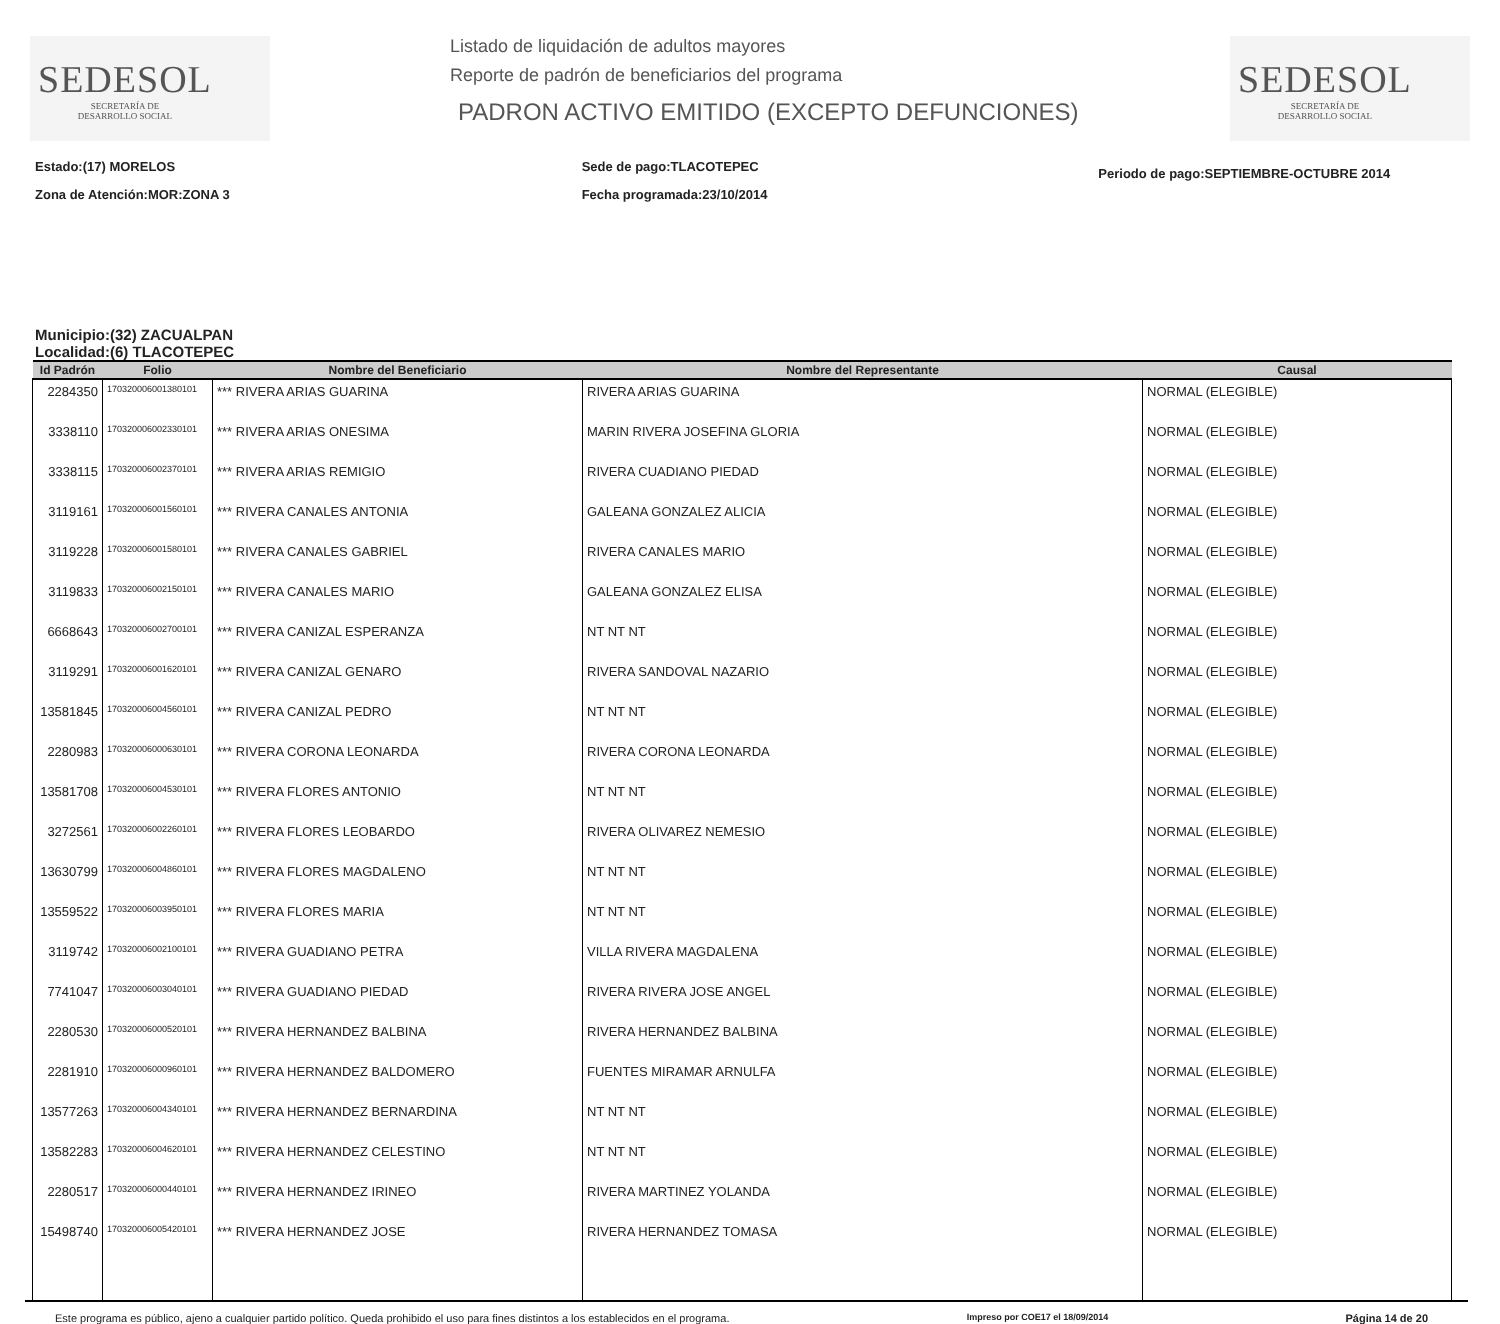SEDESOL
SECRETARÍA DE
DESARROLLO SOCIAL
Listado de liquidación de adultos mayores
Reporte de padrón de beneficiarios del programa
PADRON ACTIVO EMITIDO (EXCEPTO DEFUNCIONES)
SEDESOL
SECRETARÍA DE
DESARROLLO SOCIAL
Estado:(17) MORELOS
Zona de Atención:MOR:ZONA 3
Sede de pago:TLACOTEPEC
Fecha programada:23/10/2014
Periodo de pago:SEPTIEMBRE-OCTUBRE 2014
Municipio:(32) ZACUALPAN
Localidad:(6) TLACOTEPEC
| Id Padrón | Folio | Nombre del Beneficiario | Nombre del Representante | Causal |
| --- | --- | --- | --- | --- |
| 2284350 | 170320006001380101 | *** RIVERA ARIAS GUARINA | RIVERA ARIAS GUARINA | NORMAL (ELEGIBLE) |
| 3338110 | 170320006002330101 | *** RIVERA ARIAS ONESIMA | MARIN RIVERA JOSEFINA GLORIA | NORMAL (ELEGIBLE) |
| 3338115 | 170320006002370101 | *** RIVERA ARIAS REMIGIO | RIVERA CUADIANO PIEDAD | NORMAL (ELEGIBLE) |
| 3119161 | 170320006001560101 | *** RIVERA CANALES ANTONIA | GALEANA GONZALEZ ALICIA | NORMAL (ELEGIBLE) |
| 3119228 | 170320006001580101 | *** RIVERA CANALES GABRIEL | RIVERA CANALES MARIO | NORMAL (ELEGIBLE) |
| 3119833 | 170320006002150101 | *** RIVERA CANALES MARIO | GALEANA GONZALEZ ELISA | NORMAL (ELEGIBLE) |
| 6668643 | 170320006002700101 | *** RIVERA CANIZAL ESPERANZA | NT NT NT | NORMAL (ELEGIBLE) |
| 3119291 | 170320006001620101 | *** RIVERA CANIZAL GENARO | RIVERA SANDOVAL NAZARIO | NORMAL (ELEGIBLE) |
| 13581845 | 170320006004560101 | *** RIVERA CANIZAL PEDRO | NT NT NT | NORMAL (ELEGIBLE) |
| 2280983 | 170320006000630101 | *** RIVERA CORONA LEONARDA | RIVERA CORONA LEONARDA | NORMAL (ELEGIBLE) |
| 13581708 | 170320006004530101 | *** RIVERA FLORES ANTONIO | NT NT NT | NORMAL (ELEGIBLE) |
| 3272561 | 170320006002260101 | *** RIVERA FLORES LEOBARDO | RIVERA OLIVAREZ NEMESIO | NORMAL (ELEGIBLE) |
| 13630799 | 170320006004860101 | *** RIVERA FLORES MAGDALENO | NT NT NT | NORMAL (ELEGIBLE) |
| 13559522 | 170320006003950101 | *** RIVERA FLORES MARIA | NT NT NT | NORMAL (ELEGIBLE) |
| 3119742 | 170320006002100101 | *** RIVERA GUADIANO PETRA | VILLA RIVERA MAGDALENA | NORMAL (ELEGIBLE) |
| 7741047 | 170320006003040101 | *** RIVERA GUADIANO PIEDAD | RIVERA RIVERA JOSE ANGEL | NORMAL (ELEGIBLE) |
| 2280530 | 170320006000520101 | *** RIVERA HERNANDEZ BALBINA | RIVERA HERNANDEZ BALBINA | NORMAL (ELEGIBLE) |
| 2281910 | 170320006000960101 | *** RIVERA HERNANDEZ BALDOMERO | FUENTES MIRAMAR ARNULFA | NORMAL (ELEGIBLE) |
| 13577263 | 170320006004340101 | *** RIVERA HERNANDEZ BERNARDINA | NT NT NT | NORMAL (ELEGIBLE) |
| 13582283 | 170320006004620101 | *** RIVERA HERNANDEZ CELESTINO | NT NT NT | NORMAL (ELEGIBLE) |
| 2280517 | 170320006000440101 | *** RIVERA HERNANDEZ IRINEO | RIVERA MARTINEZ YOLANDA | NORMAL (ELEGIBLE) |
| 15498740 | 170320006005420101 | *** RIVERA HERNANDEZ JOSE | RIVERA HERNANDEZ TOMASA | NORMAL (ELEGIBLE) |
Este programa es público, ajeno a cualquier partido político. Queda prohibido el uso para fines distintos a los establecidos en el programa. Impreso por COE17 el 18/09/2014 Página 14 de 20